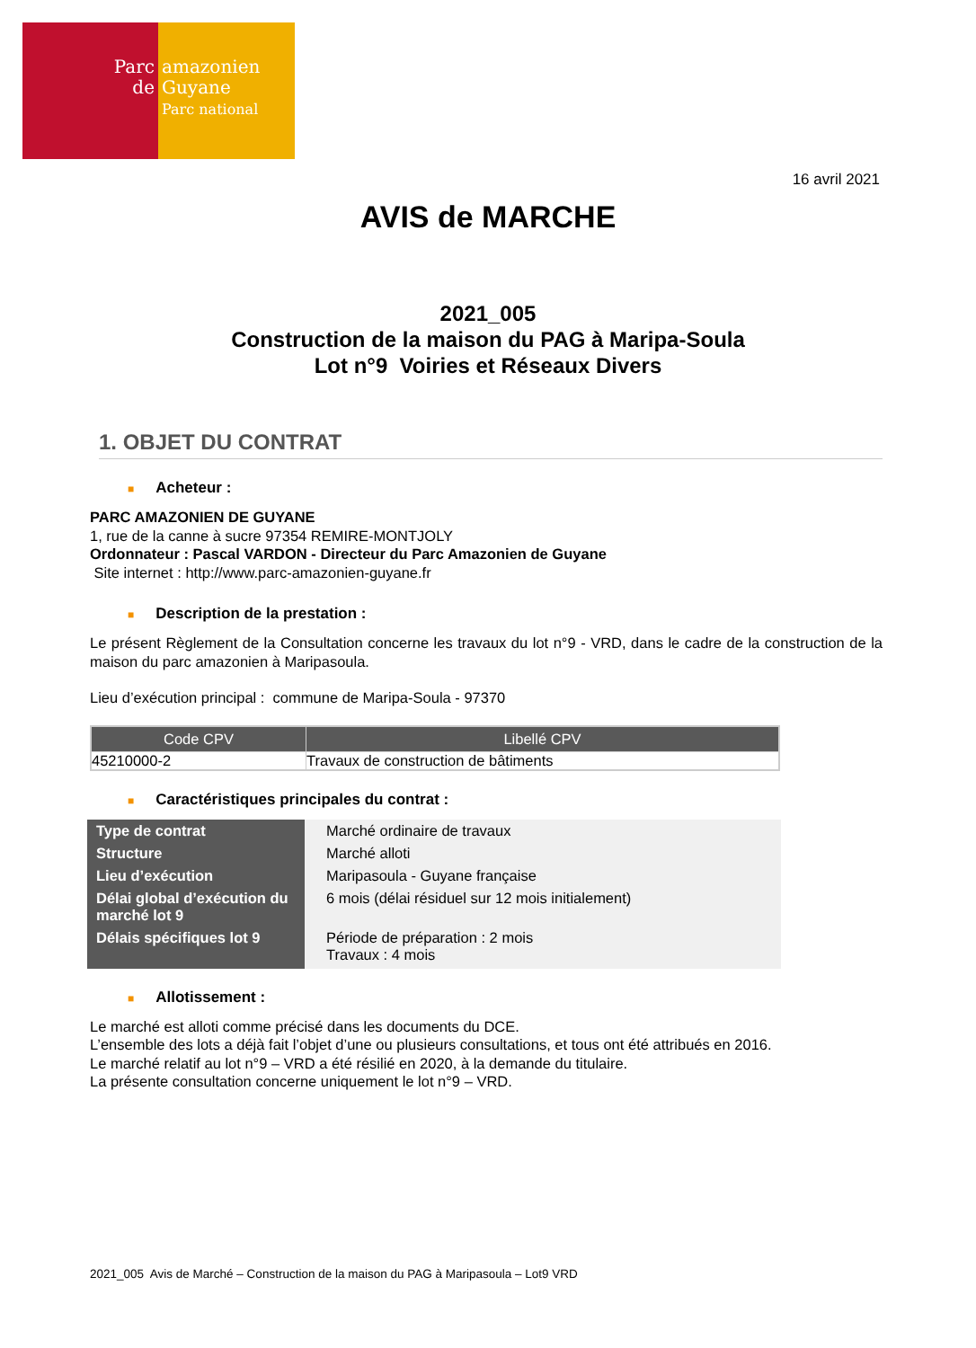Parc
de
amazonien
Guyane
Parc national
16 avril 2021
AVIS de MARCHE
2021_005
Construction de la maison du PAG à Maripa-Soula
Lot n°9 Voiries et Réseaux Divers
1. OBJET DU CONTRAT
■ Acheteur :
PARC AMAZONIEN DE GUYANE
1, rue de la canne à sucre 97354 REMIRE-MONTJOLY
Ordonnateur : Pascal VARDON - Directeur du Parc Amazonien de Guyane
Site internet : http://www.parc-amazonien-guyane.fr
■ Description de la prestation :
Le présent Règlement de la Consultation concerne les travaux du lot n°9 - VRD, dans le cadre de la construction de la maison du parc amazonien à Maripasoula.
Lieu d’exécution principal : commune de Maripa-Soula - 97370
| Code CPV | Libellé CPV |
| --- | --- |
| 45210000-2 | Travaux de construction de bâtiments |
■ Caractéristiques principales du contrat :
| Type de contrat | Marché ordinaire de travaux |
| Structure | Marché alloti |
| Lieu d’exécution | Maripasoula - Guyane française |
| Délai global d’exécution du marché lot 9 | 6 mois (délai résiduel sur 12 mois initialement) |
| Délais spécifiques lot 9 | Période de préparation : 2 mois Travaux : 4 mois |
■ Allotissement :
Le marché est alloti comme précisé dans les documents du DCE.
L’ensemble des lots a déjà fait l’objet d’une ou plusieurs consultations, et tous ont été attribués en 2016.
Le marché relatif au lot n°9 – VRD a été résilié en 2020, à la demande du titulaire.
La présente consultation concerne uniquement le lot n°9 – VRD.
2021_005 Avis de Marché – Construction de la maison du PAG à Maripasoula – Lot9 VRD